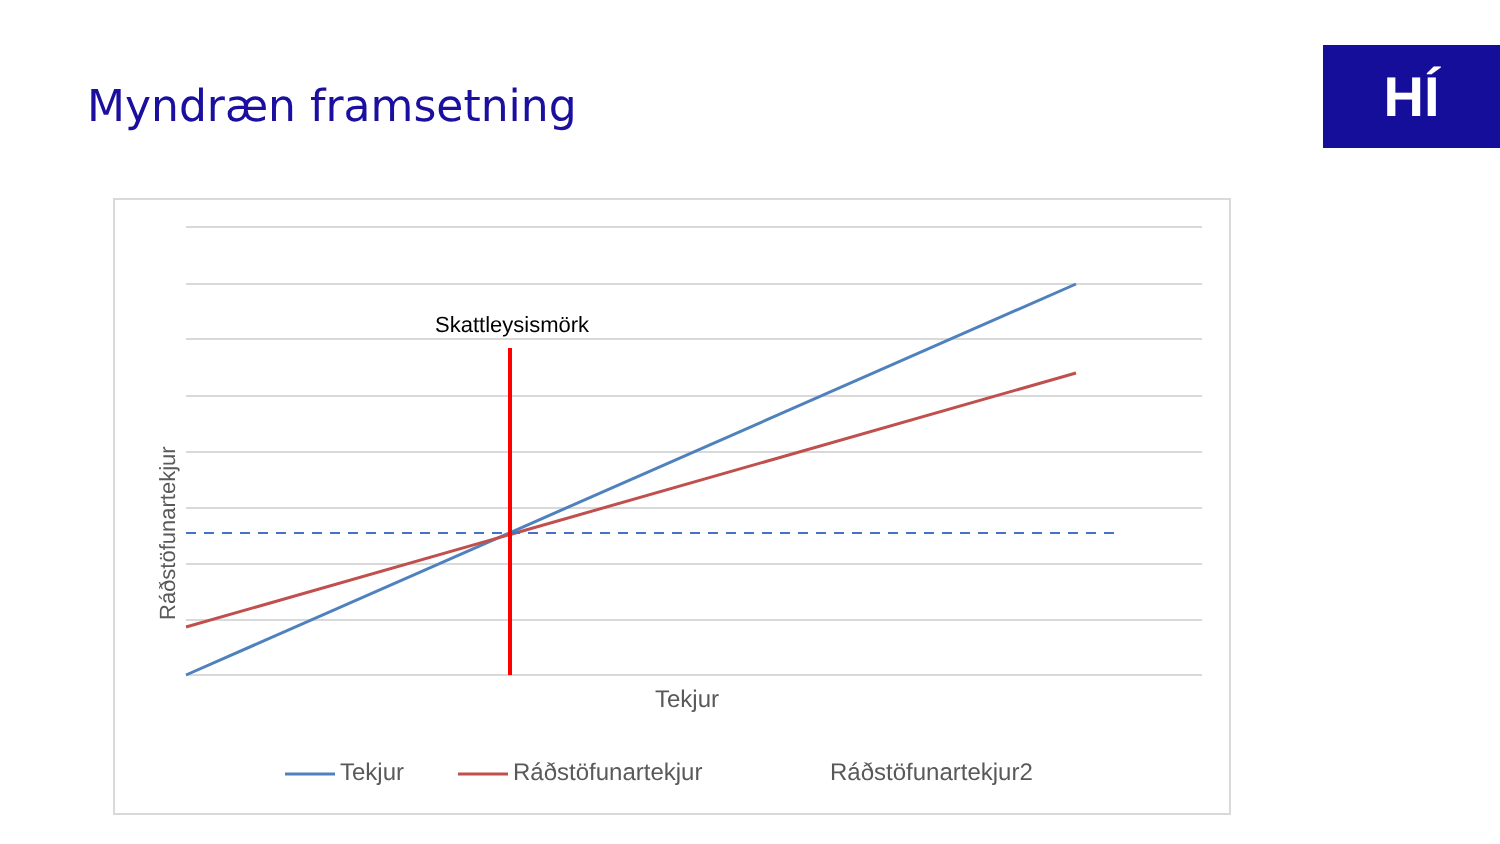Myndræn framsetning HÍ
Skattleysismörk
Ráðstöfunartekjur
Tekjur
Tekjur Ráðstöfunartekjur Ráðstöfunartekjur2